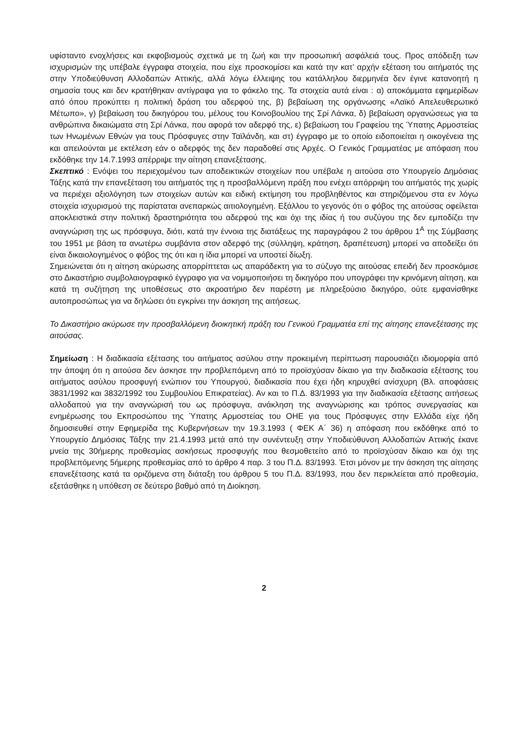υφίσταντο ενοχλήσεις και εκφοβισμούς σχετικά με τη ζωή και την προσωπική ασφάλειά τους. Προς απόδειξη των ισχυρισμών της υπέβαλε έγγραφα στοιχεία, που είχε προσκομίσει και κατά την κατ’ αρχήν εξέταση του αιτήματός της στην Υποδιεύθυνση Αλλοδαπών Αττικής, αλλά λόγω έλλειψης του κατάλληλου διερμηνέα δεν έγινε κατανοητή η σημασία τους και δεν κρατήθηκαν αντίγραφα για το φάκελο της. Τα στοιχεία αυτά είναι : α) αποκόμματα εφημερίδων από όπου προκύπτει η πολιτική δράση του αδερφού της, β) βεβαίωση της οργάνωσης «Λαϊκό Απελευθερωτικό Μέτωπο», γ) βεβαίωση του δικηγόρου του, μέλους του Κοινοβουλίου της Σρί Λάνκα, δ) βεβαίωση οργανώσεως για τα ανθρώπινα δικαιώματα στη Σρί Λάνκα, που αφορά τον αδερφό της, ε) βεβαίωση του Γραφείου της Ύπατης Αρμοστείας των Ηνωμένων Εθνών για τους Πρόσφυγες στην Ταϊλάνδη, και στ) έγγραφο με το οποίο ειδοποιείται η οικογένεια της και απειλούνται με εκτέλεση εάν ο αδερφός της δεν παραδοθεί στις Αρχές. Ο Γενικός Γραμματέας με απόφαση που εκδόθηκε την 14.7.1993 απέρριψε την αίτηση επανεξέτασης.
Σκεπτικό : Ενόψει του περιεχομένου των αποδεικτικών στοιχείων που υπέβαλε η αιτούσα στο Υπουργείο Δημόσιας Τάξης κατά την επανεξέταση του αιτήματός της η προσβαλλόμενη πράξη που ενέχει απόρριψη του αιτήματός της χωρίς να περιέχει αξιολόγηση των στοιχείων αυτών και ειδική εκτίμηση του προβληθέντος και στηριζόμενου στα εν λόγω στοιχεία ισχυρισμού της παρίσταται ανεπαρκώς αιτιολογημένη. Εξάλλου το γεγονός ότι ο φόβος της αιτούσας οφείλεται αποκλειστικά στην πολιτική δραστηριότητα του αδερφού της και όχι της ιδίας ή του συζύγου της δεν εμποδίζει την αναγνώριση της ως πρόσφυγα, διότι, κατά την έννοια της διατάξεως της παραγράφου 2 του άρθρου 1<sup>Α</sup> της Σύμβασης του 1951 με βάση τα ανωτέρω συμβάντα στον αδερφό της (σύλληψη, κράτηση, δραπέτευση) μπορεί να αποδείξει ότι είναι δικαιολογημένος ο φόβος της ότι και η ίδια μπορεί να υποστεί δίωξη.
Σημειώνεται ότι η αίτηση ακύρωσης απορρίπτεται ως απαράδεκτη για το σύζυγο της αιτούσας επειδή δεν προσκόμισε στο Δικαστήριο συμβολαιογραφικό έγγραφο για να νομιμοποιήσει τη δικηγόρο που υπογράφει την κρινόμενη αίτηση, και κατά τη συζήτηση της υποθέσεως στο ακροατήριο δεν παρέστη με πληρεξούσιο δικηγόρο, ούτε εμφανίσθηκε αυτοπροσώπως για να δηλώσει ότι εγκρίνει την άσκηση της αιτήσεως.
Το Δικαστήριο ακύρωσε την προσβαλλόμενη διοικητική πράξη του Γενικού Γραμματέα επί της αίτησης επανεξέτασης της αιτούσας.
Σημείωση : Η διαδικασία εξέτασης του αιτήματος ασύλου στην προκειμένη περίπτωση παρουσιάζει ιδιομορφία από την άποψη ότι η αιτούσα δεν άσκησε την προβλεπόμενη από το προϊσχύσαν δίκαιο για την διαδικασία εξέτασης του αιτήματος ασύλου προσφυγή ενώπιον του Υπουργού, διαδικασία που έχει ήδη κηρυχθεί ανίσχυρη (Βλ. αποφάσεις 3831/1992 και 3832/1992 του Συμβουλίου Επικρατείας). Αν και το Π.Δ. 83/1993 για την διαδικασία εξέτασης αιτήσεως αλλοδαπού για την αναγνώρισή του ως πρόσφυγα, ανάκληση της αναγνώρισης και τρόπος συνεργασίας και ενημέρωσης του Εκπροσώπου της Ύπατης Αρμοστείας του ΟΗΕ για τους Πρόσφυγες στην Ελλάδα είχε ήδη δημοσιευθεί στην Εφημερίδα της Κυβερνήσεων την 19.3.1993 ( ΦΕΚ Α΄ 36) η απόφαση που εκδόθηκε από το Υπουργείο Δημόσιας Τάξης την 21.4.1993 μετά από την συνέντευξη στην Υποδιεύθυνση Αλλοδαπών Αττικής έκανε μνεία της 30ήμερης προθεσμίας ασκήσεως προσφυγής που θεσμοθετείτο από το προϊσχύσαν δίκαιο και όχι της προβλεπόμενης 5ήμερης προθεσμίας από το άρθρο 4 παρ. 3 του Π.Δ. 83/1993. Έτσι μόνον με την άσκηση της αίτησης επανεξέτασης κατά τα οριζόμενα στη διάταξη του άρθρου 5 του Π.Δ. 83/1993, που δεν περικλείεται από προθεσμία, εξετάσθηκε η υπόθεση σε δεύτερο βαθμό από τη Διοίκηση.
2